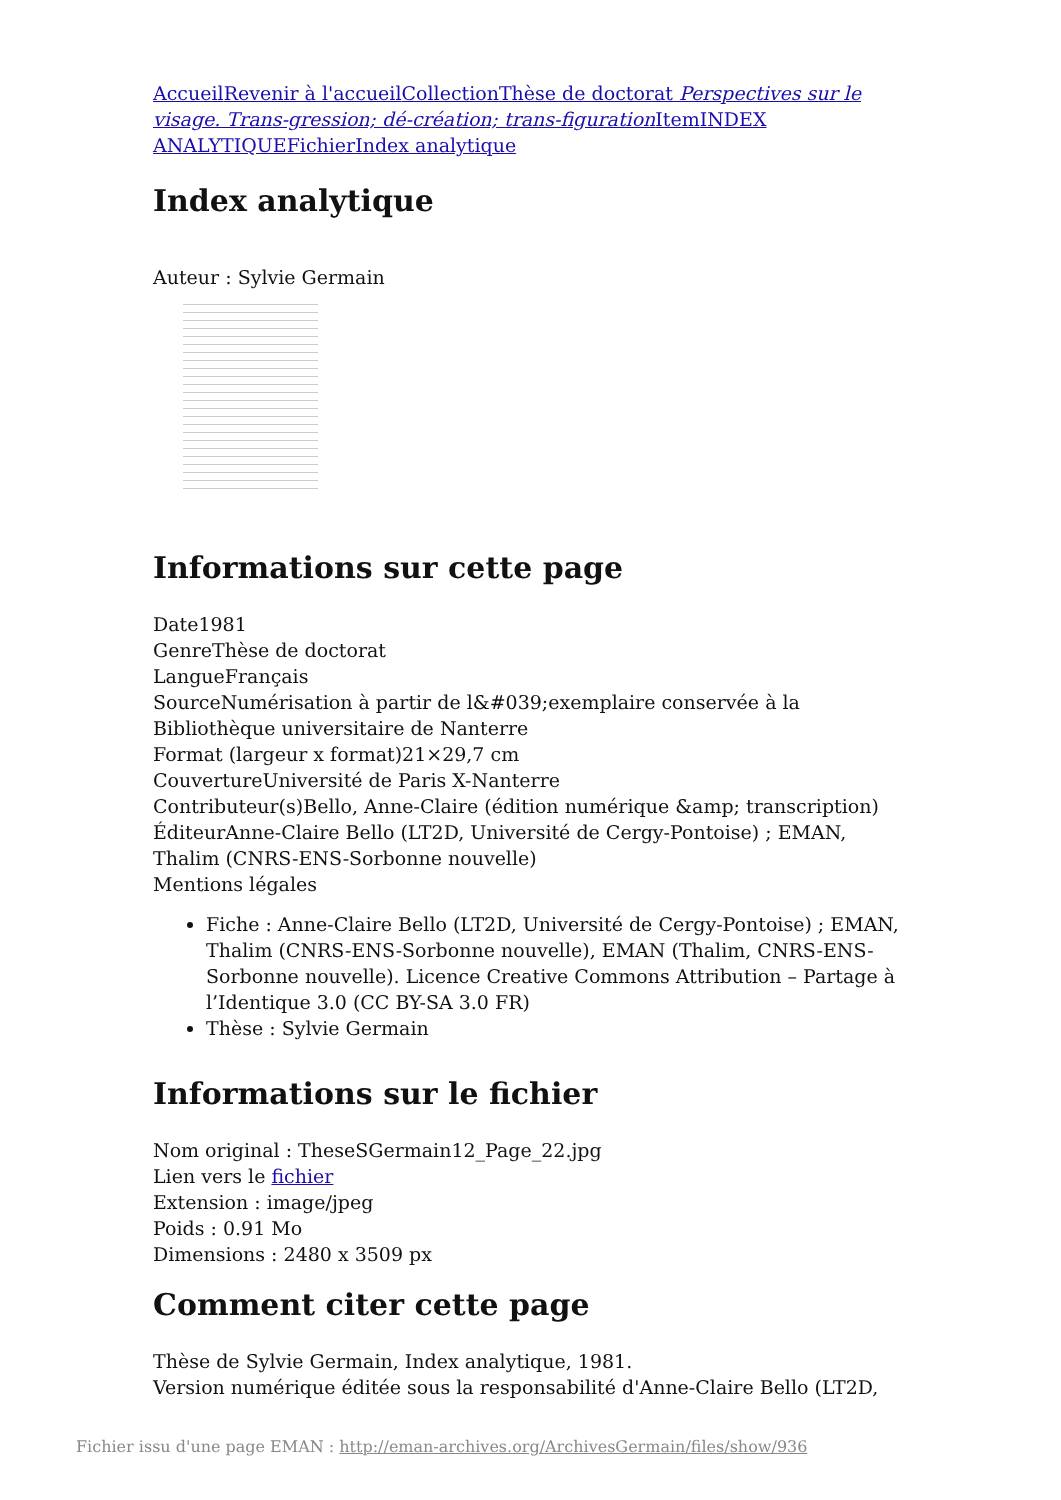Accueil Revenir à l'accueil Collection Thèse de doctorat Perspectives sur le visage. Trans-gression; dé-création; trans-figuration Item INDEX ANALYTIQUE Fichier Index analytique
Index analytique
Auteur : Sylvie Germain
Informations sur cette page
Date1981
GenreThèse de doctorat
LangueFrançais
SourceNumérisation à partir de l&#039;exemplaire conservée à la Bibliothèque universitaire de Nanterre
Format (largeur x format)21×29,7 cm
CouvertureUniversité de Paris X-Nanterre
Contributeur(s)Bello, Anne-Claire (édition numérique &amp; transcription)
ÉditeurAnne-Claire Bello (LT2D, Université de Cergy-Pontoise) ; EMAN, Thalim (CNRS-ENS-Sorbonne nouvelle)
Mentions légales
Fiche : Anne-Claire Bello (LT2D, Université de Cergy-Pontoise) ; EMAN, Thalim (CNRS-ENS-Sorbonne nouvelle), EMAN (Thalim, CNRS-ENS-Sorbonne nouvelle). Licence Creative Commons Attribution – Partage à l’Identique 3.0 (CC BY-SA 3.0 FR)
Thèse : Sylvie Germain
Informations sur le fichier
Nom original : TheseSGermain12_Page_22.jpg
Lien vers le fichier
Extension : image/jpeg
Poids : 0.91 Mo
Dimensions : 2480 x 3509 px
Comment citer cette page
Thèse de Sylvie Germain, Index analytique, 1981.
Version numérique éditée sous la responsabilité d'Anne-Claire Bello (LT2D,
Fichier issu d'une page EMAN : http://eman-archives.org/ArchivesGermain/files/show/936